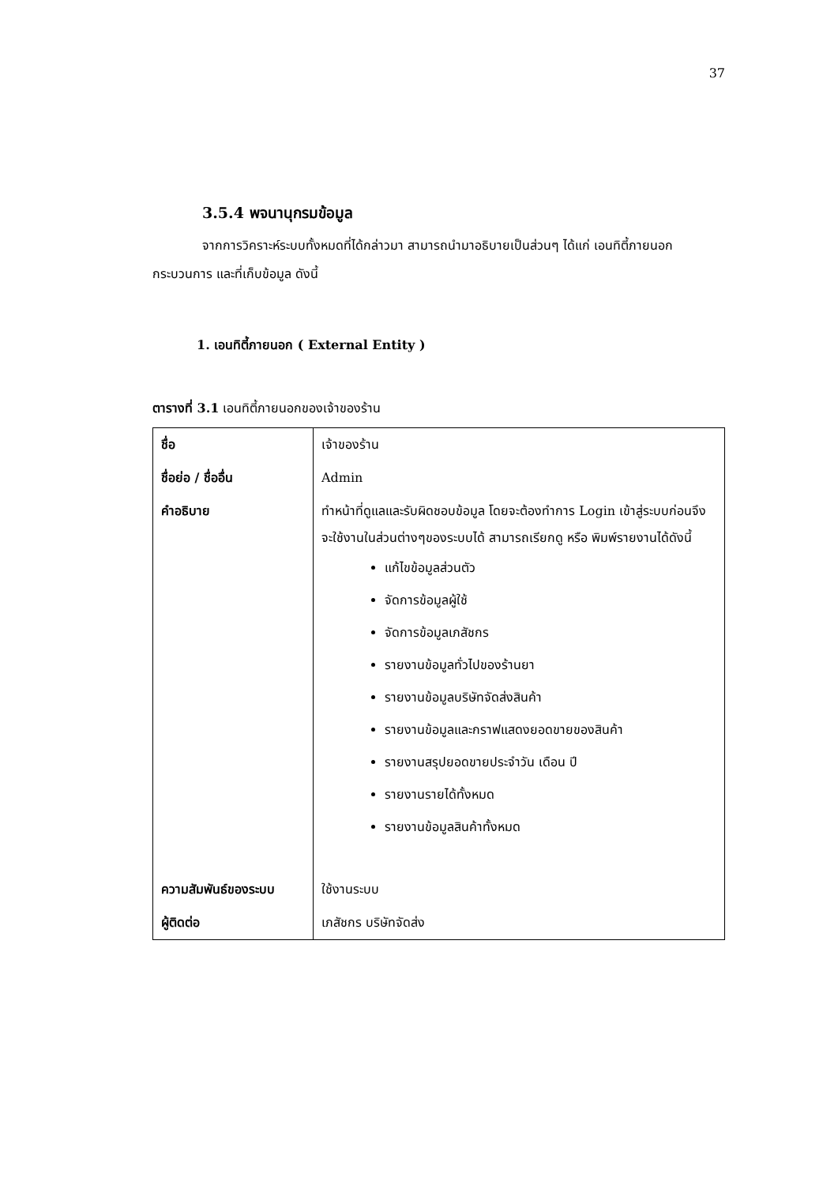37
3.5.4 พจนานุกรมข้อมูล
จากการวิคราะห์ระบบทั้งหมดที่ได้กล่าวมา สามารถนำมาอธิบายเป็นส่วนๆ ได้แก่ เอนทิตี้ภายนอก กระบวนการ และที่เก็บข้อมูล ดังนี้
1. เอนทิตี้ภายนอก ( External Entity )
ตารางที่ 3.1 เอนทิตี้ภายนอกของเจ้าของร้าน
| ชื่อ | เจ้าของร้าน |
| ชื่อย่อ / ชื่ออื่น | Admin |
| คำอธิบาย | ทำหน้าที่ดูแลและรับผิดชอบข้อมูล โดยจะต้องทำการ Login เข้าสู่ระบบก่อนจึงจะใช้งานในส่วนต่างๆของระบบได้ สามารถเรียกดู หรือ พิมพ์รายงานได้ดังนี้ แก้ไขข้อมูลส่วนตัว จัดการข้อมูลผู้ใช้ จัดการข้อมูลเภสัชกร รายงานข้อมูลทั่วไปของร้านยา รายงานข้อมูลบริษัทจัดส่งสินค้า รายงานข้อมูลและกราฟแสดงยอดขายของสินค้า รายงานสรุปยอดขายประจำวัน เดือน ปี รายงานรายได้ทั้งหมด รายงานข้อมูลสินค้าทั้งหมด |
| ความสัมพันธ์ของระบบ | ใช้งานระบบ |
| ผู้ติดต่อ | เภสัชกร บริษัทจัดส่ง |